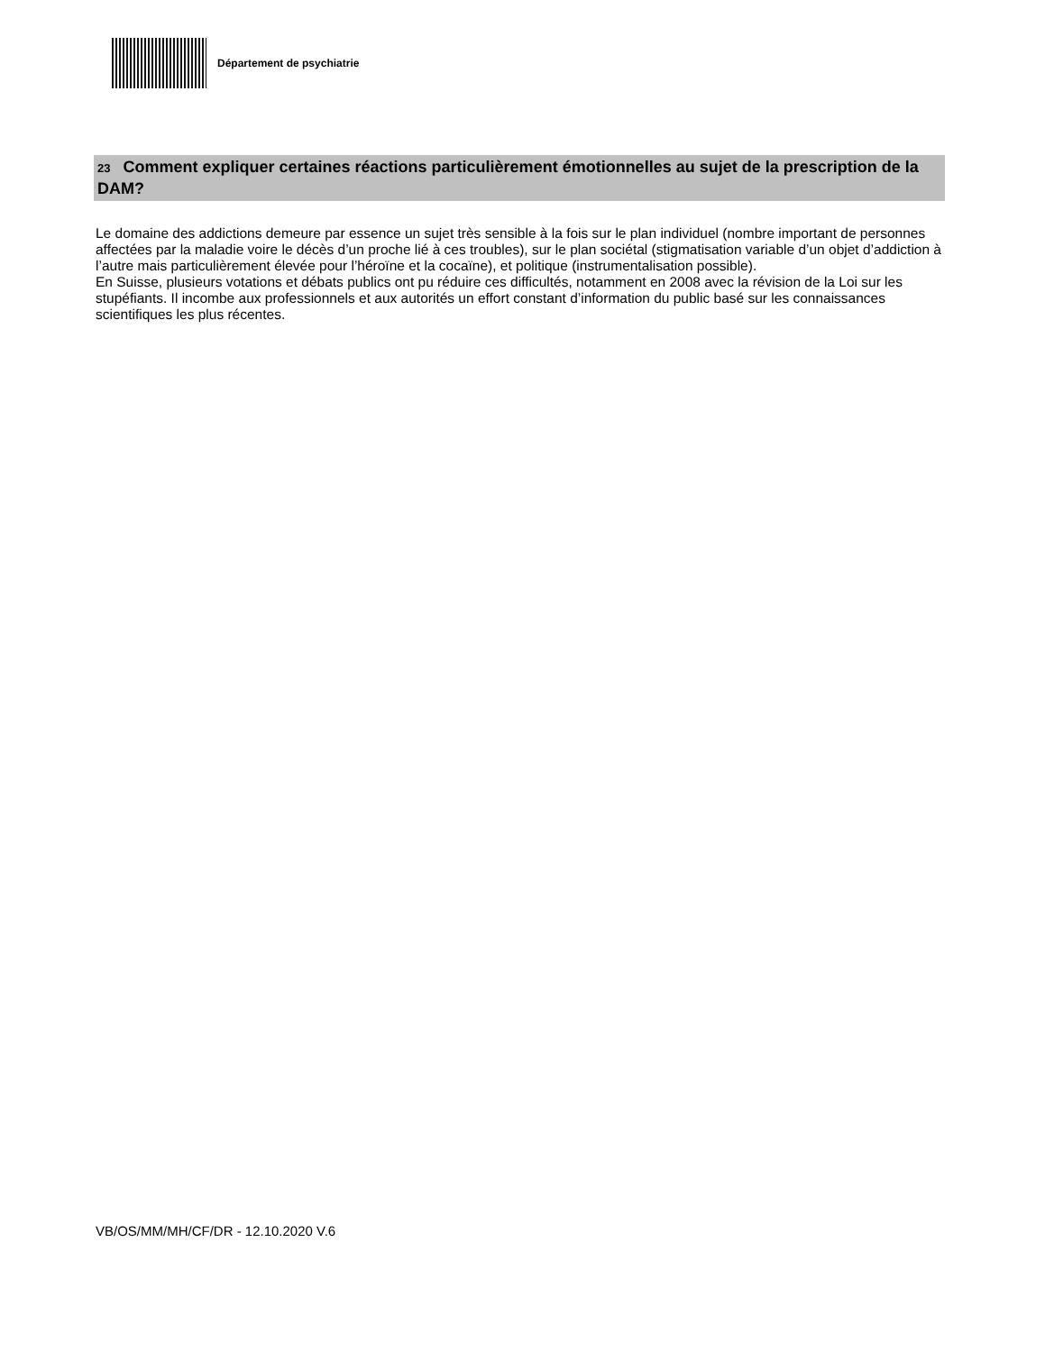Département de psychiatrie
23 Comment expliquer certaines réactions particulièrement émotionnelles au sujet de la prescription de la DAM?
Le domaine des addictions demeure par essence un sujet très sensible à la fois sur le plan individuel (nombre important de personnes affectées par la maladie voire le décès d’un proche lié à ces troubles), sur le plan sociétal (stigmatisation variable d’un objet d’addiction à l’autre mais particulièrement élevée pour l’héroïne et la cocaïne), et politique (instrumentalisation possible).
En Suisse, plusieurs votations et débats publics ont pu réduire ces difficultés, notamment en 2008 avec la révision de la Loi sur les stupéfiants. Il incombe aux professionnels et aux autorités un effort constant d’information du public basé sur les connaissances scientifiques les plus récentes.
VB/OS/MM/MH/CF/DR - 12.10.2020 V.6